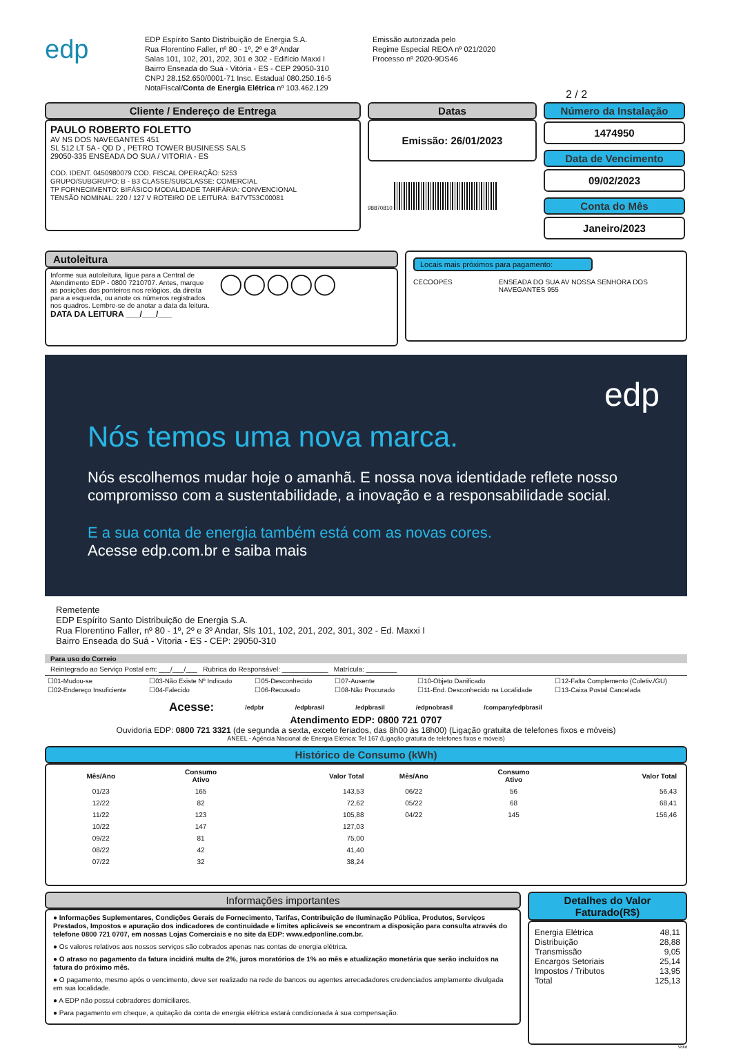edp
EDP Espírito Santo Distribuição de Energia S.A.
Rua Florentino Faller, nº 80 - 1º, 2º e 3º Andar
Salas 101, 102, 201, 202, 301 e 302 - Edifício Maxxi I
Bairro Enseada do Suá - Vitória - ES - CEP 29050-310
CNPJ 28.152.650/0001-71 Insc. Estadual 080.250.16-5
NotaFiscal/Conta de Energia Elétrica nº 103.462.129
Emissão autorizada pelo
Regime Especial REOA nº 021/2020
Processo nº 2020-9DS46
2 / 2
Cliente / Endereço de Entrega
PAULO ROBERTO FOLETTO
AV NS DOS NAVEGANTES 451
SL 512 LT 5A - QD D , PETRO TOWER BUSINESS SALS
29050-335 ENSEADA DO SUA / VITORIA - ES
COD. IDENT. 0450980079 COD. FISCAL OPERAÇÃO: 5253
GRUPO/SUBGRUPO: B - B3 CLASSE/SUBCLASSE: COMERCIAL
TP FORNECIMENTO: BIFÁSICO MODALIDADE TARIFÁRIA: CONVENCIONAL
TENSÃO NOMINAL: 220 / 127 V ROTEIRO DE LEITURA: B47VT53C00081
Datas
Emissão: 26/01/2023
98870810
Número da Instalação
1474950
Data de Vencimento
09/02/2023
Conta do Mês
Janeiro/2023
Autoleitura
Informe sua autoleitura, ligue para a Central de Atendimento EDP - 0800 7210707. Antes, marque as posições dos ponteiros nos relógios, da direita para a esquerda, ou anote os números registrados nos quadros. Lembre-se de anotar a data da leitura.
DATA DA LEITURA ___/___/___
◯◯◯◯◯
Locais mais próximos para pagamento:
CECOOPES ENSEADA DO SUA AV NOSSA SENHORA DOS NAVEGANTES 955
edp
Nós temos uma nova marca.
Nós escolhemos mudar hoje o amanhã. E nossa nova identidade reflete nosso compromisso com a sustentabilidade, a inovação e a responsabilidade social.
E a sua conta de energia também está com as novas cores.
Acesse edp.com.br e saiba mais
Remetente
EDP Espírito Santo Distribuição de Energia S.A.
Rua Florentino Faller, nº 80 - 1º, 2º e 3º Andar, Sls 101, 102, 201, 202, 301, 302 - Ed. Maxxi I
Bairro Enseada do Suá - Vitoria - ES - CEP: 29050-310
Para uso do Correio
Reintegrado ao Serviço Postal em: ___/___/___ Rubrica do Responsável: ____________ Matrícula: ________
☐01-Mudou-se ☐03-Não Existe Nº Indicado ☐05-Desconhecido ☐07-Ausente ☐10-Objeto Danificado ☐12-Falta Complemento (Coletiv./GU) ☐02-Endereço Insuficiente ☐04-Falecido ☐06-Recusado ☐08-Não Procurado ☐11-End. Desconhecido na Localidade ☐13-Caixa Postal Cancelada
Acesse: /edpbr /edpbrasil /edpbrasil /edpnobrasil /company/edpbrasil
Atendimento EDP: 0800 721 0707
Ouvidoria EDP: 0800 721 3321 (de segunda a sexta, exceto feriados, das 8h00 às 18h00) (Ligação gratuita de telefones fixos e móveis)
ANEEL - Agência Nacional de Energia Elétrica: Tel 167 (Ligação gratuita de telefones fixos e móveis)
Histórico de Consumo (kWh)
| Mês/Ano | Consumo Ativo | Valor Total | Mês/Ano | Consumo Ativo | Valor Total |
| --- | --- | --- | --- | --- | --- |
| 01/23 | 165 | 143,53 | 06/22 | 56 | 56,43 |
| 12/22 | 82 | 72,62 | 05/22 | 68 | 68,41 |
| 11/22 | 123 | 105,88 | 04/22 | 145 | 156,46 |
| 10/22 | 147 | 127,03 | | | |
| 09/22 | 81 | 75,00 | | | |
| 08/22 | 42 | 41,40 | | | |
| 07/22 | 32 | 38,24 | | | |
Informações importantes
● Informações Suplementares, Condições Gerais de Fornecimento, Tarifas, Contribuição de Iluminação Pública, Produtos, Serviços Prestados, Impostos e apuração dos indicadores de continuidade e limites aplicáveis se encontram a disposição para consulta através do telefone 0800 721 0707, em nossas Lojas Comerciais e no site da EDP: www.edponline.com.br.
● Os valores relativos aos nossos serviços são cobrados apenas nas contas de energia elétrica.
● O atraso no pagamento da fatura incidirá multa de 2%, juros moratórios de 1% ao mês e atualização monetária que serão incluídos na fatura do próximo mês.
● O pagamento, mesmo após o vencimento, deve ser realizado na rede de bancos ou agentes arrecadadores credenciados amplamente divulgada em sua localidade.
● A EDP não possui cobradores domiciliares.
● Para pagamento em cheque, a quitação da conta de energia elétrica estará condicionada à sua compensação.
Detalhes do Valor Faturado(R$)
| Energia Elétrica | 48,11 |
| Distribuição | 28,88 |
| Transmissão | 9,05 |
| Encargos Setoriais | 25,14 |
| Impostos / Tributos | 13,95 |
| Total | 125,13 |
Votid